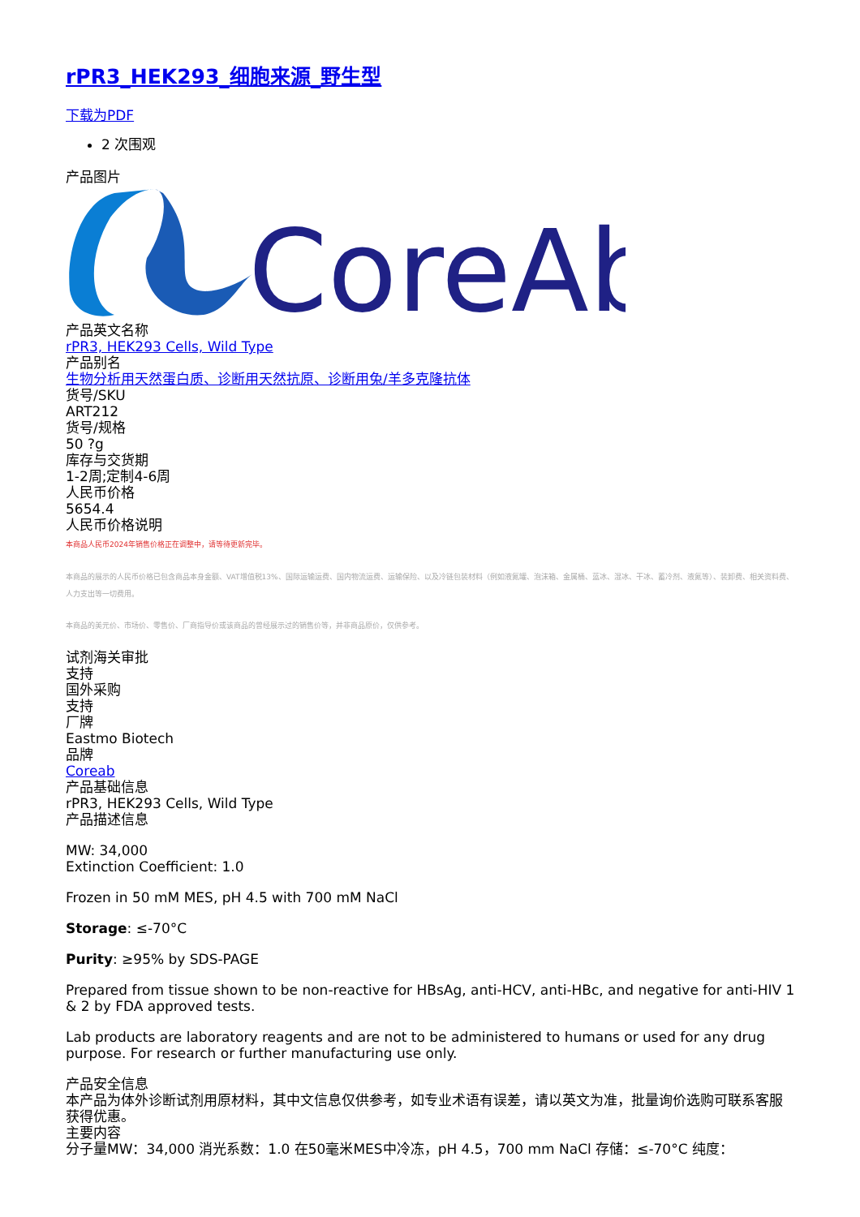rPR3_HEK293_细胞来源_野生型
下载为PDF
2 次围观
产品图片
CoreAb
产品英文名称
rPR3, HEK293 Cells, Wild Type
产品别名
生物分析用天然蛋白质、诊断用天然抗原、诊断用兔/羊多克隆抗体
货号/SKU
ART212
货号/规格
50 ?g
库存与交货期
1-2周;定制4-6周
人民币价格
5654.4
人民币价格说明
本商品人民币2024年销售价格正在调整中，请等待更新完毕。
本商品的展示的人民币价格已包含商品本身金额、VAT增值税13%、国际运输运费、国内物流运费、运输保险、以及冷链包装材料（例如液氮罐、泡沫箱、金属桶、蓝冰、湿冰、干冰、蓄冷剂、液氮等）、装卸费、相关资料费、人力支出等一切费用。
本商品的美元价、市场价、零售价、厂商指导价或该商品的曾经展示过的销售价等，并非商品原价，仅供参考。
试剂海关审批
支持
国外采购
支持
厂牌
Eastmo Biotech
品牌
Coreab
产品基础信息
rPR3, HEK293 Cells, Wild Type
产品描述信息
MW: 34,000
Extinction Coefficient: 1.0
Frozen in 50 mM MES, pH 4.5 with 700 mM NaCl
Storage: ≤-70°C
Purity: ≥95% by SDS-PAGE
Prepared from tissue shown to be non-reactive for HBsAg, anti-HCV, anti-HBc, and negative for anti-HIV 1 & 2 by FDA approved tests.
Lab products are laboratory reagents and are not to be administered to humans or used for any drug purpose. For research or further manufacturing use only.
产品安全信息
本产品为体外诊断试剂用原材料，其中文信息仅供参考，如专业术语有误差，请以英文为准，批量询价选购可联系客服获得优惠。
主要内容
分子量MW：34,000 消光系数：1.0 在50毫米MES中冷冻，pH 4.5，700 mm NaCl 存储：≤-70°C 纯度：